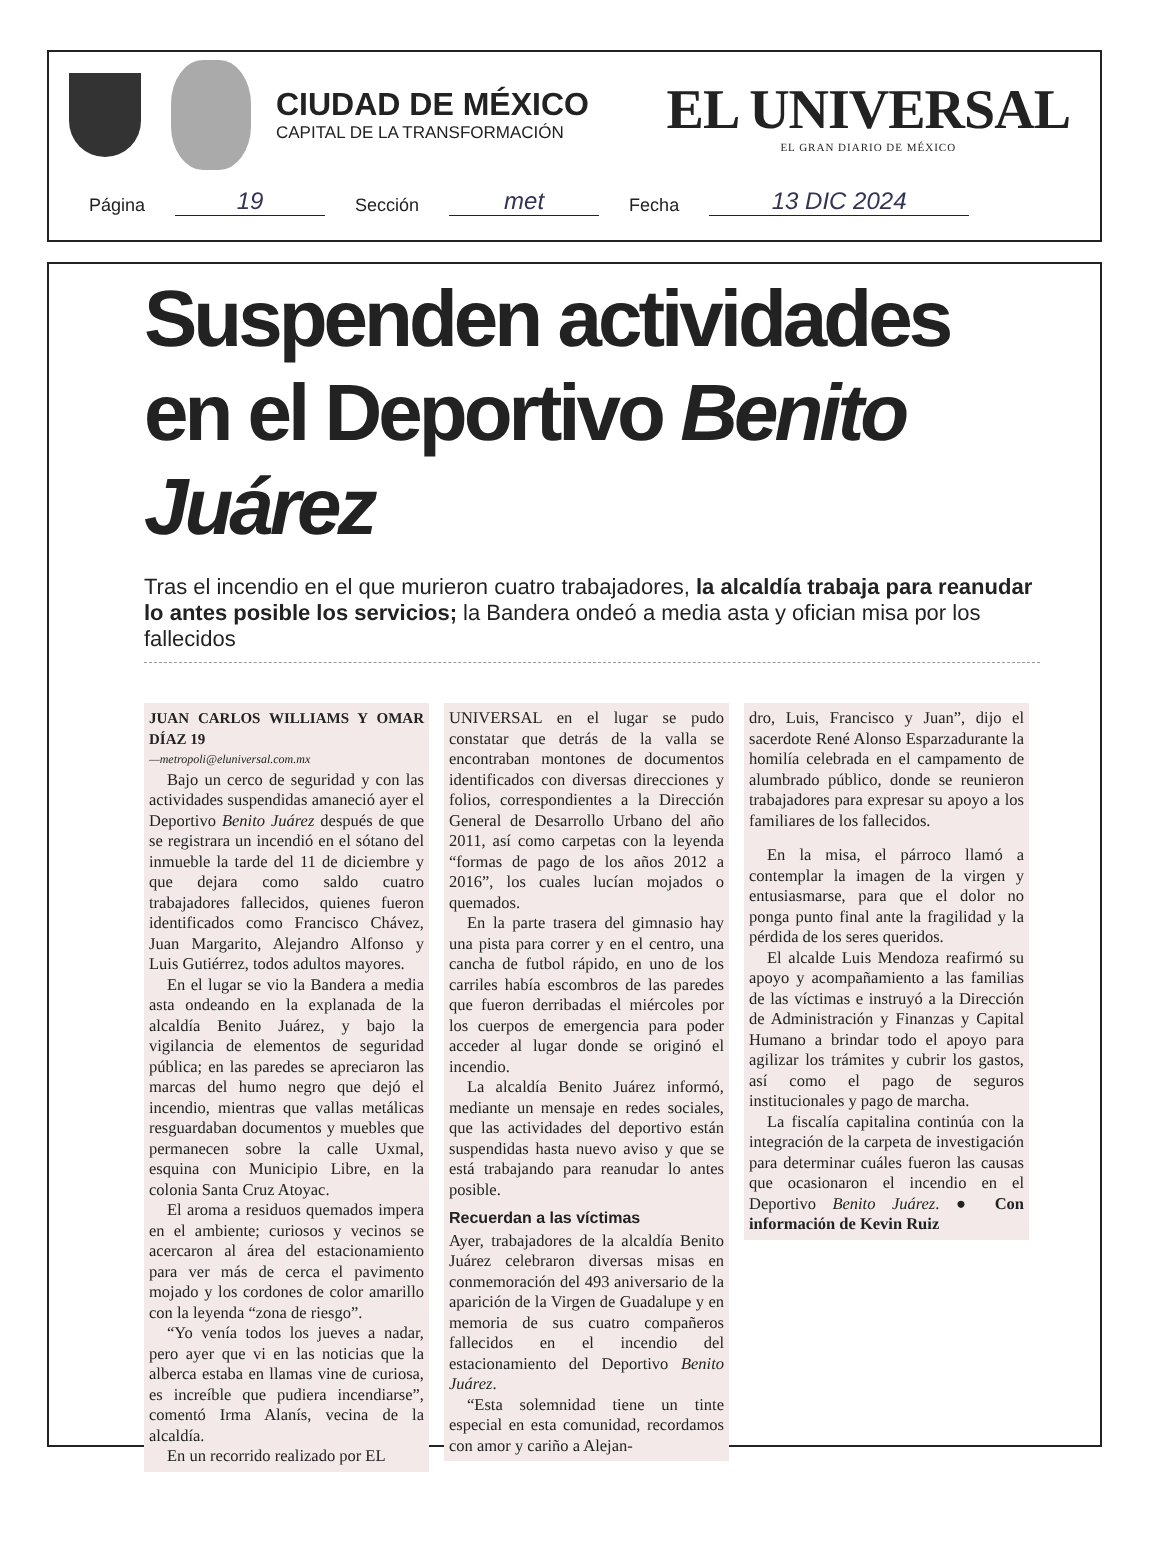CIUDAD DE MÉXICO
CAPITAL DE LA TRANSFORMACIÓN
EL UNIVERSAL
EL GRAN DIARIO DE MÉXICO
Página 19 Sección met Fecha 13 DIC 2024
Suspenden actividades en el Deportivo Benito Juárez
Tras el incendio en el que murieron cuatro trabajadores, la alcaldía trabaja para reanudar lo antes posible los servicios; la Bandera ondeó a media asta y ofician misa por los fallecidos
JUAN CARLOS WILLIAMS Y OMAR DÍAZ 19
—metropoli@eluniversal.com.mx
Bajo un cerco de seguridad y con las actividades suspendidas amaneció ayer el Deportivo Benito Juárez después de que se registrara un incendió en el sótano del inmueble la tarde del 11 de diciembre y que dejara como saldo cuatro trabajadores fallecidos, quienes fueron identificados como Francisco Chávez, Juan Margarito, Alejandro Alfonso y Luis Gutiérrez, todos adultos mayores.
En el lugar se vio la Bandera a media asta ondeando en la explanada de la alcaldía Benito Juárez, y bajo la vigilancia de elementos de seguridad pública; en las paredes se apreciaron las marcas del humo negro que dejó el incendio, mientras que vallas metálicas resguardaban documentos y muebles que permanecen sobre la calle Uxmal, esquina con Municipio Libre, en la colonia Santa Cruz Atoyac.
El aroma a residuos quemados impera en el ambiente; curiosos y vecinos se acercaron al área del estacionamiento para ver más de cerca el pavimento mojado y los cordones de color amarillo con la leyenda “zona de riesgo”.
“Yo venía todos los jueves a nadar, pero ayer que vi en las noticias que la alberca estaba en llamas vine de curiosa, es increíble que pudiera incendiarse”, comentó Irma Alanís, vecina de la alcaldía.
En un recorrido realizado por EL
UNIVERSAL en el lugar se pudo constatar que detrás de la valla se encontraban montones de documentos identificados con diversas direcciones y folios, correspondientes a la Dirección General de Desarrollo Urbano del año 2011, así como carpetas con la leyenda “formas de pago de los años 2012 a 2016”, los cuales lucían mojados o quemados.
En la parte trasera del gimnasio hay una pista para correr y en el centro, una cancha de futbol rápido, en uno de los carriles había escombros de las paredes que fueron derribadas el miércoles por los cuerpos de emergencia para poder acceder al lugar donde se originó el incendio.
La alcaldía Benito Juárez informó, mediante un mensaje en redes sociales, que las actividades del deportivo están suspendidas hasta nuevo aviso y que se está trabajando para reanudar lo antes posible.
Recuerdan a las víctimas
Ayer, trabajadores de la alcaldía Benito Juárez celebraron diversas misas en conmemoración del 493 aniversario de la aparición de la Virgen de Guadalupe y en memoria de sus cuatro compañeros fallecidos en el incendio del estacionamiento del Deportivo Benito Juárez.
“Esta solemnidad tiene un tinte especial en esta comunidad, recordamos con amor y cariño a Alejan-
dro, Luis, Francisco y Juan”, dijo el sacerdote René Alonso Esparzadurante la homilía celebrada en el campamento de alumbrado público, donde se reunieron trabajadores para expresar su apoyo a los familiares de los fallecidos.
En la misa, el párroco llamó a contemplar la imagen de la virgen y entusiasmarse, para que el dolor no ponga punto final ante la fragilidad y la pérdida de los seres queridos.
El alcalde Luis Mendoza reafirmó su apoyo y acompañamiento a las familias de las víctimas e instruyó a la Dirección de Administración y Finanzas y Capital Humano a brindar todo el apoyo para agilizar los trámites y cubrir los gastos, así como el pago de seguros institucionales y pago de marcha.
La fiscalía capitalina continúa con la integración de la carpeta de investigación para determinar cuáles fueron las causas que ocasionaron el incendio en el Deportivo Benito Juárez. ● Con información de Kevin Ruiz